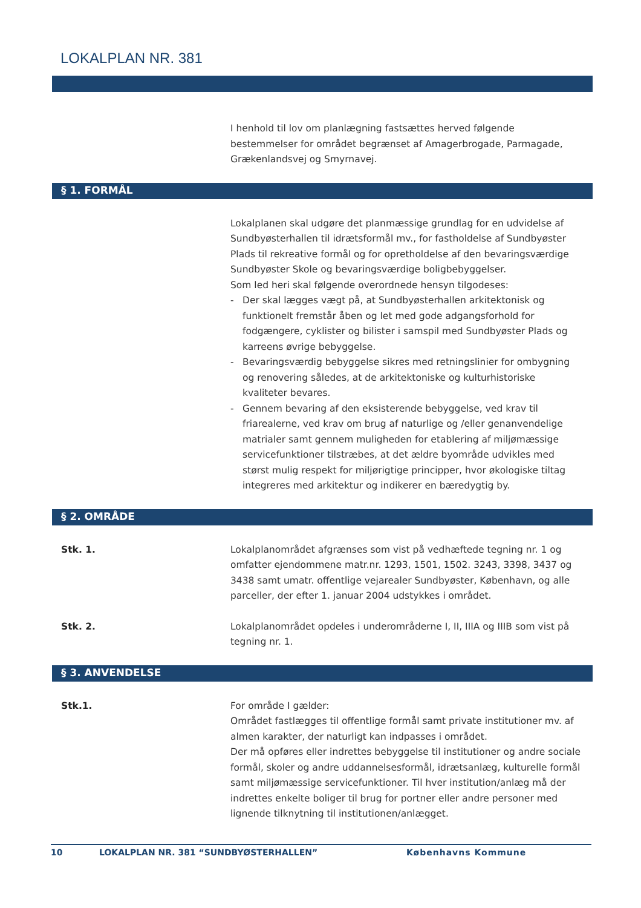LOKALPLAN NR. 381
I henhold til lov om planlægning fastsættes herved følgende bestemmelser for området begrænset af Amagerbrogade, Parmagade, Grækenlandsvej og Smyrnavej.
§ 1. FORMÅL
Lokalplanen skal udgøre det planmæssige grundlag for en udvidelse af Sundbyøsterhallen til idrætsformål mv., for fastholdelse af Sundbyøster Plads til rekreative formål og for opretholdelse af den bevaringsværdige Sundbyøster Skole og bevaringsværdige boligbebyggelser.
Som led heri skal følgende overordnede hensyn tilgodeses:
- Der skal lægges vægt på, at Sundbyøsterhallen arkitektonisk og funktionelt fremstår åben og let med gode adgangsforhold for fodgængere, cyklister og bilister i samspil med Sundbyøster Plads og karreens øvrige bebyggelse.
- Bevaringsværdig bebyggelse sikres med retningslinier for ombygning og renovering således, at de arkitektoniske og kulturhistoriske kvaliteter bevares.
- Gennem bevaring af den eksisterende bebyggelse, ved krav til friarealerne, ved krav om brug af naturlige og /eller genanvendelige matrialer samt gennem muligheden for etablering af miljømæssige servicefunktioner tilstræbes, at det ældre byområde udvikles med størst mulig respekt for miljørigtige principper, hvor økologiske tiltag integreres med arkitektur og indikerer en bæredygtig by.
§ 2. OMRÅDE
Stk. 1. Lokalplanområdet afgrænses som vist på vedhæftede tegning nr. 1 og omfatter ejendommene matr.nr. 1293, 1501, 1502. 3243, 3398, 3437 og 3438 samt umatr. offentlige vejarealer Sundbyøster, København, og alle parceller, der efter 1. januar 2004 udstykkes i området.
Stk. 2. Lokalplanområdet opdeles i underområderne I, II, IIIA og IIIB som vist på tegning nr. 1.
§ 3. ANVENDELSE
Stk.1. For område I gælder:
Området fastlægges til offentlige formål samt private institutioner mv. af almen karakter, der naturligt kan indpasses i området.
Der må opføres eller indrettes bebyggelse til institutioner og andre sociale formål, skoler og andre uddannelsesformål, idrætsanlæg, kulturelle formål samt miljømæssige servicefunktioner. Til hver institution/anlæg må der indrettes enkelte boliger til brug for portner eller andre personer med lignende tilknytning til institutionen/anlægget.
10 LOKALPLAN NR. 381 “SUNDBYØSTERHALLEN” Københavns Kommune